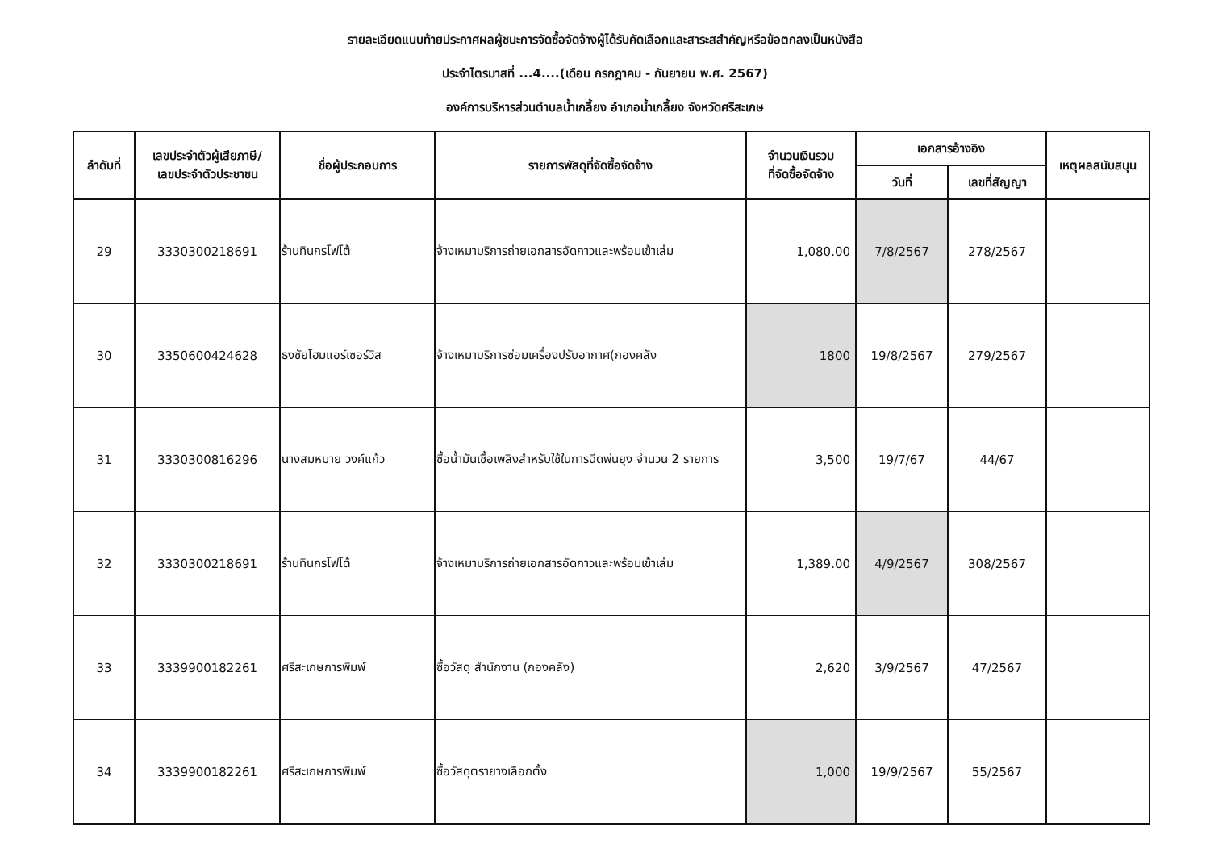รายละเอียดแนบท้ายประกาศผลผู้ชนะการจัดซื้อจัดจ้างผู้ได้รับคัดเลือกและสาระสสำคัญหรือข้อตกลงเป็นหนังสือ
ประจำไตรมาสที่ ...4....(เดือน กรกฎาคม - กันยายน พ.ศ. 2567)
องค์การบริหารส่วนตำบลน้ำเกลี้ยง อำเภอน้ำเกลี้ยง จังหวัดศรีสะเกษ
| ลำดับที่ | เลขประจำตัวผู้เสียภาษี/ เลขประจำตัวประชาชน | ชื่อผู้ประกอบการ | รายการพัสดุที่จัดซื้อจัดจ้าง | จำนวนเงินรวม ที่จัดซื้อจัดจ้าง | เอกสารอ้างอิง | | เหตุผลสนับสนุน |
| --- | --- | --- | --- | --- | --- | --- | --- |
| | | | | | วันที่ | เลขที่สัญญา | |
| 29 | 3330300218691 | ร้านทินกรโฟโต้ | จ้างเหมาบริการถ่ายเอกสารอัดกาวและพร้อมเข้าเล่ม | 1,080.00 | 7/8/2567 | 278/2567 | |
| 30 | 3350600424628 | ธงชัยโฮมแอร์เซอร์วิส | จ้างเหมาบริการซ่อมเครื่องปรับอากาศ(กองคลัง | 1800 | 19/8/2567 | 279/2567 | |
| 31 | 3330300816296 | นางสมหมาย วงค์แก้ว | ซื้อน้ำมันเชื้อเพลิงสำหรับใช้ในการฉีดพ่นยุง จำนวน 2 รายการ | 3,500 | 19/7/67 | 44/67 | |
| 32 | 3330300218691 | ร้านทินกรโฟโต้ | จ้างเหมาบริการถ่ายเอกสารอัดกาวและพร้อมเข้าเล่ม | 1,389.00 | 4/9/2567 | 308/2567 | |
| 33 | 3339900182261 | ศรีสะเกษการพิมพ์ | ซื้อวัสดุ สำนักงาน (กองคลัง) | 2,620 | 3/9/2567 | 47/2567 | |
| 34 | 3339900182261 | ศรีสะเกษการพิมพ์ | ซื้อวัสดุตรายางเลือกตั้ง | 1,000 | 19/9/2567 | 55/2567 | |